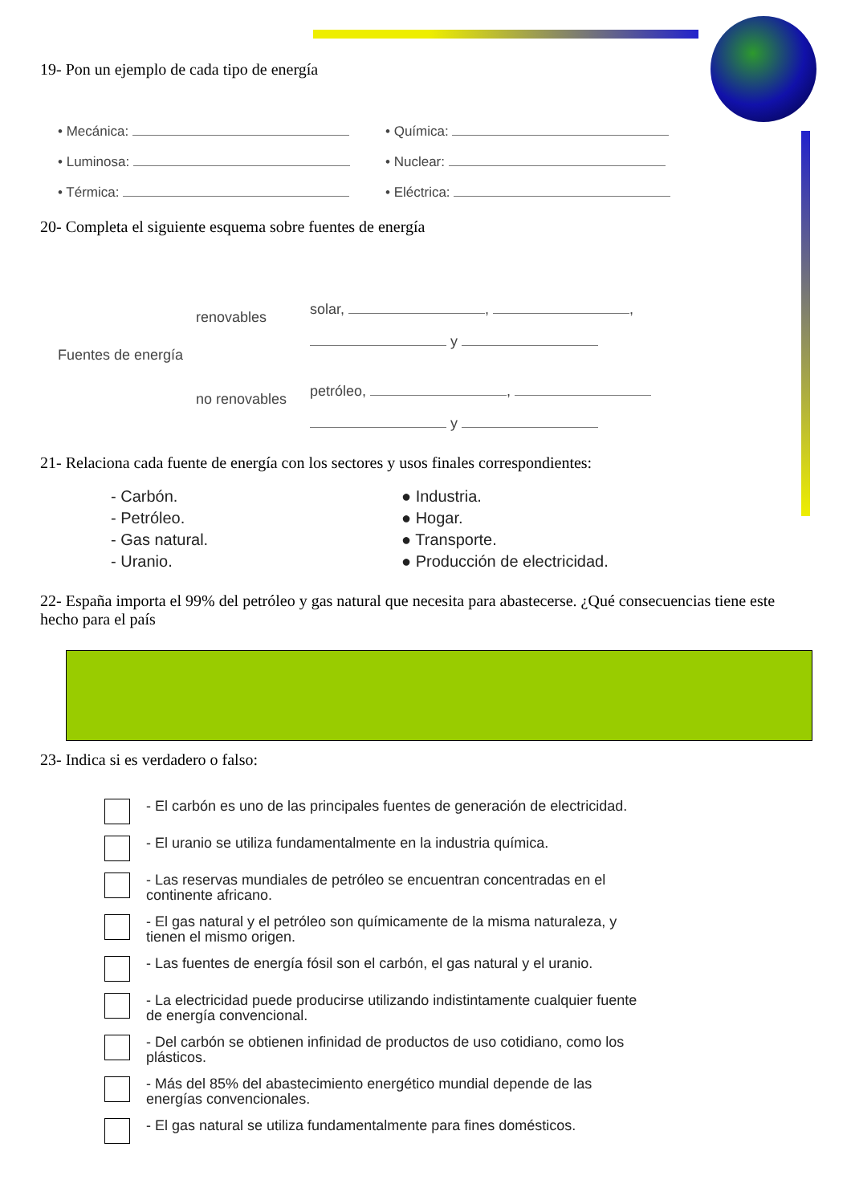19- Pon un ejemplo de cada tipo de energía
• Mecánica:
• Luminosa:
• Térmica:
• Química:
• Nuclear:
• Eléctrica:
20- Completa el siguiente esquema sobre fuentes de energía
Fuentes de energía
renovables
no renovables
solar, , ,
y
petróleo, ,
y
21- Relaciona cada fuente de energía con los sectores y usos finales correspondientes:
- Carbón.
- Petróleo.
- Gas natural.
- Uranio.
● Industria.
● Hogar.
● Transporte.
● Producción de electricidad.
22- España importa el 99% del petróleo y gas natural que necesita para abastecerse. ¿Qué consecuencias tiene este hecho para el país
23- Indica si es verdadero o falso:
- El carbón es uno de las principales fuentes de generación de electricidad.
- El uranio se utiliza fundamentalmente en la industria química.
- Las reservas mundiales de petróleo se encuentran concentradas en el continente africano.
- El gas natural y el petróleo son químicamente de la misma naturaleza, y tienen el mismo origen.
- Las fuentes de energía fósil son el carbón, el gas natural y el uranio.
- La electricidad puede producirse utilizando indistintamente cualquier fuente de energía convencional.
- Del carbón se obtienen infinidad de productos de uso cotidiano, como los plásticos.
- Más del 85% del abastecimiento energético mundial depende de las energías convencionales.
- El gas natural se utiliza fundamentalmente para fines domésticos.